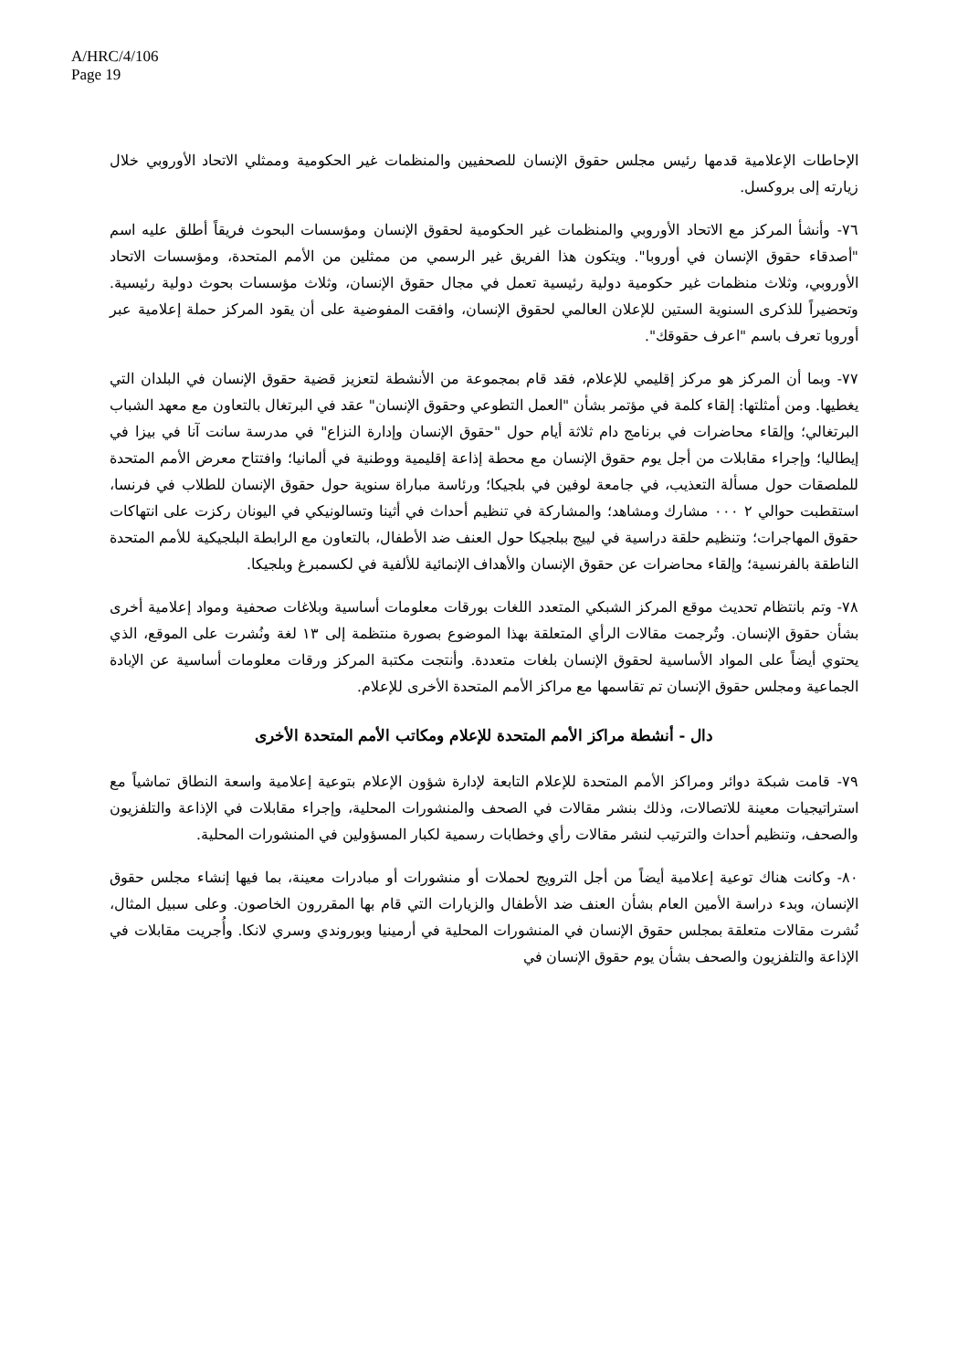A/HRC/4/106
Page 19
الإحاطات الإعلامية قدمها رئيس مجلس حقوق الإنسان للصحفيين والمنظمات غير الحكومية وممثلي الاتحاد الأوروبي خلال زيارته إلى بروكسل.
٧٦- وأنشأ المركز مع الاتحاد الأوروبي والمنظمات غير الحكومية لحقوق الإنسان ومؤسسات البحوث فريقاً أطلق عليه اسم "أصدقاء حقوق الإنسان في أوروبا". ويتكون هذا الفريق غير الرسمي من ممثلين من الأمم المتحدة، ومؤسسات الاتحاد الأوروبي، وثلاث منظمات غير حكومية دولية رئيسية تعمل في مجال حقوق الإنسان، وثلاث مؤسسات بحوث دولية رئيسية. وتحضيراً للذكرى السنوية الستين للإعلان العالمي لحقوق الإنسان، وافقت المفوضية على أن يقود المركز حملة إعلامية عبر أوروبا تعرف باسم "اعرف حقوقك".
٧٧- وبما أن المركز هو مركز إقليمي للإعلام، فقد قام بمجموعة من الأنشطة لتعزيز قضية حقوق الإنسان في البلدان التي يغطيها. ومن أمثلتها: إلقاء كلمة في مؤتمر بشأن "العمل التطوعي وحقوق الإنسان" عقد في البرتغال بالتعاون مع معهد الشباب البرتغالي؛ وإلقاء محاضرات في برنامج دام ثلاثة أيام حول "حقوق الإنسان وإدارة النزاع" في مدرسة سانت آنا في بيزا في إيطاليا؛ وإجراء مقابلات من أجل يوم حقوق الإنسان مع محطة إذاعة إقليمية ووطنية في ألمانيا؛ وافتتاح معرض الأمم المتحدة للملصقات حول مسألة التعذيب، في جامعة لوفين في بلجيكا؛ ورئاسة مباراة سنوية حول حقوق الإنسان للطلاب في فرنسا، استقطبت حوالي ٢ ٠٠٠ مشارك ومشاهد؛ والمشاركة في تنظيم أحداث في أثينا وتسالونيكي في اليونان ركزت على انتهاكات حقوق المهاجرات؛ وتنظيم حلقة دراسية في لييج ببلجيكا حول العنف ضد الأطفال، بالتعاون مع الرابطة البلجيكية للأمم المتحدة الناطقة بالفرنسية؛ وإلقاء محاضرات عن حقوق الإنسان والأهداف الإنمائية للألفية في لكسمبرغ وبلجيكا.
٧٨- وتم بانتظام تحديث موقع المركز الشبكي المتعدد اللغات بورقات معلومات أساسية وبلاغات صحفية ومواد إعلامية أخرى بشأن حقوق الإنسان. وتُرجمت مقالات الرأي المتعلقة بهذا الموضوع بصورة منتظمة إلى ١٣ لغة ونُشرت على الموقع، الذي يحتوي أيضاً على المواد الأساسية لحقوق الإنسان بلغات متعددة. وأنتجت مكتبة المركز ورقات معلومات أساسية عن الإبادة الجماعية ومجلس حقوق الإنسان تم تقاسمها مع مراكز الأمم المتحدة الأخرى للإعلام.
دال - أنشطة مراكز الأمم المتحدة للإعلام ومكاتب الأمم المتحدة الأخرى
٧٩- قامت شبكة دوائر ومراكز الأمم المتحدة للإعلام التابعة لإدارة شؤون الإعلام بتوعية إعلامية واسعة النطاق تماشياً مع استراتيجيات معينة للاتصالات، وذلك بنشر مقالات في الصحف والمنشورات المحلية، وإجراء مقابلات في الإذاعة والتلفزيون والصحف، وتنظيم أحداث والترتيب لنشر مقالات رأي وخطابات رسمية لكبار المسؤولين في المنشورات المحلية.
٨٠- وكانت هناك توعية إعلامية أيضاً من أجل الترويج لحملات أو منشورات أو مبادرات معينة، بما فيها إنشاء مجلس حقوق الإنسان، وبدء دراسة الأمين العام بشأن العنف ضد الأطفال والزيارات التي قام بها المقررون الخاصون. وعلى سبيل المثال، نُشرت مقالات متعلقة بمجلس حقوق الإنسان في المنشورات المحلية في أرمينيا وبوروندي وسري لانكا. وأُجريت مقابلات في الإذاعة والتلفزيون والصحف بشأن يوم حقوق الإنسان في